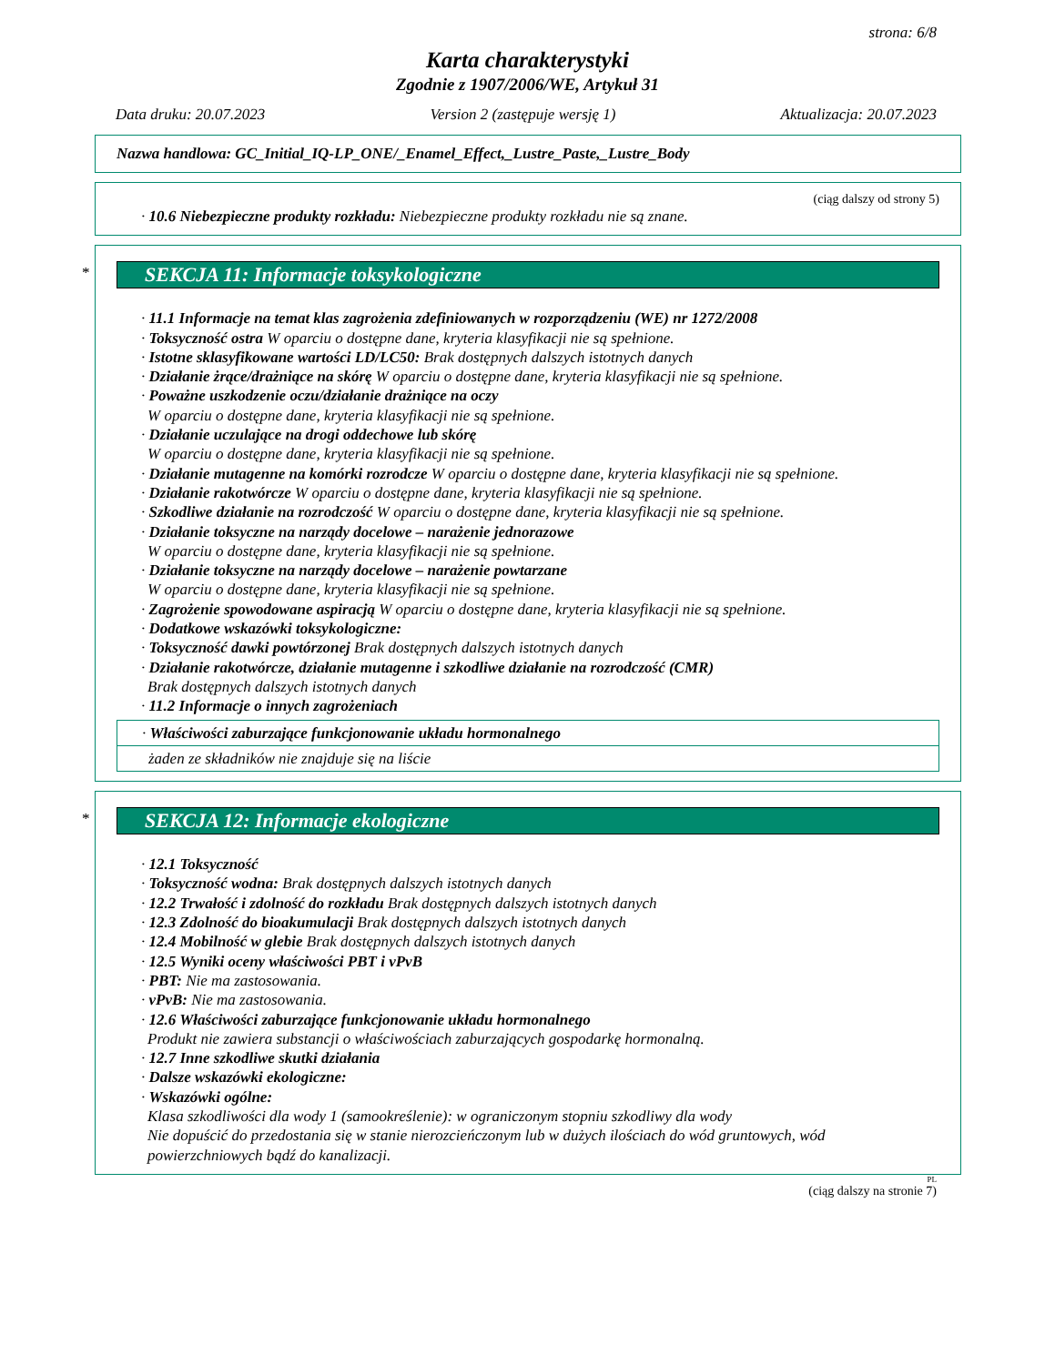strona: 6/8
Karta charakterystyki
Zgodnie z 1907/2006/WE, Artykuł 31
Data druku: 20.07.2023 Version 2 (zastępuje wersję 1) Aktualizacja: 20.07.2023
Nazwa handlowa: GC_Initial_IQ-LP_ONE/_Enamel_Effect,_Lustre_Paste,_Lustre_Body
(ciąg dalszy od strony 5)
· 10.6 Niebezpieczne produkty rozkładu: Niebezpieczne produkty rozkładu nie są znane.
*
SEKCJA 11: Informacje toksykologiczne
· 11.1 Informacje na temat klas zagrożenia zdefiniowanych w rozporządzeniu (WE) nr 1272/2008
· Toksyczność ostra W oparciu o dostępne dane, kryteria klasyfikacji nie są spełnione.
· Istotne sklasyfikowane wartości LD/LC50: Brak dostępnych dalszych istotnych danych
· Działanie żrące/drażniące na skórę W oparciu o dostępne dane, kryteria klasyfikacji nie są spełnione.
· Poważne uszkodzenie oczu/działanie drażniące na oczy
W oparciu o dostępne dane, kryteria klasyfikacji nie są spełnione.
· Działanie uczulające na drogi oddechowe lub skórę
W oparciu o dostępne dane, kryteria klasyfikacji nie są spełnione.
· Działanie mutagenne na komórki rozrodcze W oparciu o dostępne dane, kryteria klasyfikacji nie są spełnione.
· Działanie rakotwórcze W oparciu o dostępne dane, kryteria klasyfikacji nie są spełnione.
· Szkodliwe działanie na rozrodczość W oparciu o dostępne dane, kryteria klasyfikacji nie są spełnione.
· Działanie toksyczne na narządy docelowe – narażenie jednorazowe
W oparciu o dostępne dane, kryteria klasyfikacji nie są spełnione.
· Działanie toksyczne na narządy docelowe – narażenie powtarzane
W oparciu o dostępne dane, kryteria klasyfikacji nie są spełnione.
· Zagrożenie spowodowane aspiracją W oparciu o dostępne dane, kryteria klasyfikacji nie są spełnione.
· Dodatkowe wskazówki toksykologiczne:
· Toksyczność dawki powtórzonej Brak dostępnych dalszych istotnych danych
· Działanie rakotwórcze, działanie mutagenne i szkodliwe działanie na rozrodczość (CMR)
Brak dostępnych dalszych istotnych danych
· 11.2 Informacje o innych zagrożeniach
· Właściwości zaburzające funkcjonowanie układu hormonalnego
żaden ze składników nie znajduje się na liście
*
SEKCJA 12: Informacje ekologiczne
· 12.1 Toksyczność
· Toksyczność wodna: Brak dostępnych dalszych istotnych danych
· 12.2 Trwałość i zdolność do rozkładu Brak dostępnych dalszych istotnych danych
· 12.3 Zdolność do bioakumulacji Brak dostępnych dalszych istotnych danych
· 12.4 Mobilność w glebie Brak dostępnych dalszych istotnych danych
· 12.5 Wyniki oceny właściwości PBT i vPvB
· PBT: Nie ma zastosowania.
· vPvB: Nie ma zastosowania.
· 12.6 Właściwości zaburzające funkcjonowanie układu hormonalnego
Produkt nie zawiera substancji o właściwościach zaburzających gospodarkę hormonalną.
· 12.7 Inne szkodliwe skutki działania
· Dalsze wskazówki ekologiczne:
· Wskazówki ogólne:
Klasa szkodliwości dla wody 1 (samookreślenie): w ograniczonym stopniu szkodliwy dla wody
Nie dopuścić do przedostania się w stanie nierozcieńczonym lub w dużych ilościach do wód gruntowych, wód powierzchniowych bądź do kanalizacji.
PL
(ciąg dalszy na stronie 7)